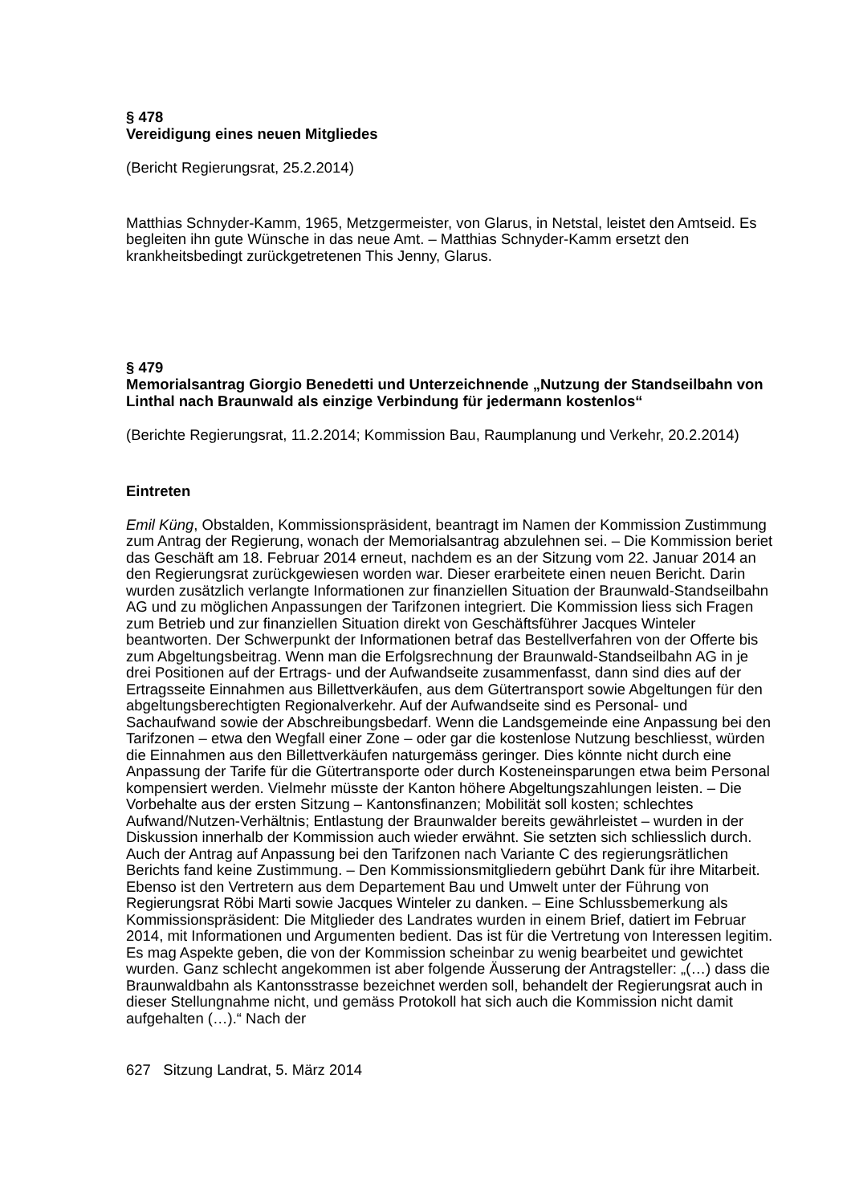§ 478
Vereidigung eines neuen Mitgliedes
(Bericht Regierungsrat, 25.2.2014)
Matthias Schnyder-Kamm, 1965, Metzgermeister, von Glarus, in Netstal, leistet den Amtseid. Es begleiten ihn gute Wünsche in das neue Amt. – Matthias Schnyder-Kamm ersetzt den krankheitsbedingt zurückgetretenen This Jenny, Glarus.
§ 479
Memorialsantrag Giorgio Benedetti und Unterzeichnende „Nutzung der Standseilbahn von Linthal nach Braunwald als einzige Verbindung für jedermann kostenlos“
(Berichte Regierungsrat, 11.2.2014; Kommission Bau, Raumplanung und Verkehr, 20.2.2014)
Eintreten
Emil Küng, Obstalden, Kommissionspräsident, beantragt im Namen der Kommission Zustimmung zum Antrag der Regierung, wonach der Memorialsantrag abzulehnen sei. – Die Kommission beriet das Geschäft am 18. Februar 2014 erneut, nachdem es an der Sitzung vom 22. Januar 2014 an den Regierungsrat zurückgewiesen worden war. Dieser erarbeitete einen neuen Bericht. Darin wurden zusätzlich verlangte Informationen zur finanziellen Situation der Braunwald-Standseilbahn AG und zu möglichen Anpassungen der Tarifzonen integriert. Die Kommission liess sich Fragen zum Betrieb und zur finanziellen Situation direkt von Geschäftsführer Jacques Winteler beantworten. Der Schwerpunkt der Informationen betraf das Bestellverfahren von der Offerte bis zum Abgeltungsbeitrag. Wenn man die Erfolgsrechnung der Braunwald-Standseilbahn AG in je drei Positionen auf der Ertrags- und der Aufwandseite zusammenfasst, dann sind dies auf der Ertragsseite Einnahmen aus Billettverkäufen, aus dem Gütertransport sowie Abgeltungen für den abgeltungsberechtigten Regionalverkehr. Auf der Aufwandseite sind es Personal- und Sachaufwand sowie der Abschreibungsbedarf. Wenn die Landsgemeinde eine Anpassung bei den Tarifzonen – etwa den Wegfall einer Zone – oder gar die kostenlose Nutzung beschliesst, würden die Einnahmen aus den Billettverkäufen naturgemäss geringer. Dies könnte nicht durch eine Anpassung der Tarife für die Gütertransporte oder durch Kosteneinsparungen etwa beim Personal kompensiert werden. Vielmehr müsste der Kanton höhere Abgeltungszahlungen leisten. – Die Vorbehalte aus der ersten Sitzung – Kantonsfinanzen; Mobilität soll kosten; schlechtes Aufwand/Nutzen-Verhältnis; Entlastung der Braunwalder bereits gewährleistet – wurden in der Diskussion innerhalb der Kommission auch wieder erwähnt. Sie setzten sich schliesslich durch. Auch der Antrag auf Anpassung bei den Tarifzonen nach Variante C des regierungsrätlichen Berichts fand keine Zustimmung. – Den Kommissionsmitgliedern gebührt Dank für ihre Mitarbeit. Ebenso ist den Vertretern aus dem Departement Bau und Umwelt unter der Führung von Regierungsrat Röbi Marti sowie Jacques Winteler zu danken. – Eine Schlussbemerkung als Kommissionspräsident: Die Mitglieder des Landrates wurden in einem Brief, datiert im Februar 2014, mit Informationen und Argumenten bedient. Das ist für die Vertretung von Interessen legitim. Es mag Aspekte geben, die von der Kommission scheinbar zu wenig bearbeitet und gewichtet wurden. Ganz schlecht angekommen ist aber folgende Äusserung der Antragsteller: „(…) dass die Braunwaldbahn als Kantonsstrasse bezeichnet werden soll, behandelt der Regierungsrat auch in dieser Stellungnahme nicht, und gemäss Protokoll hat sich auch die Kommission nicht damit aufgehalten (…).“ Nach der
627 Sitzung Landrat, 5. März 2014